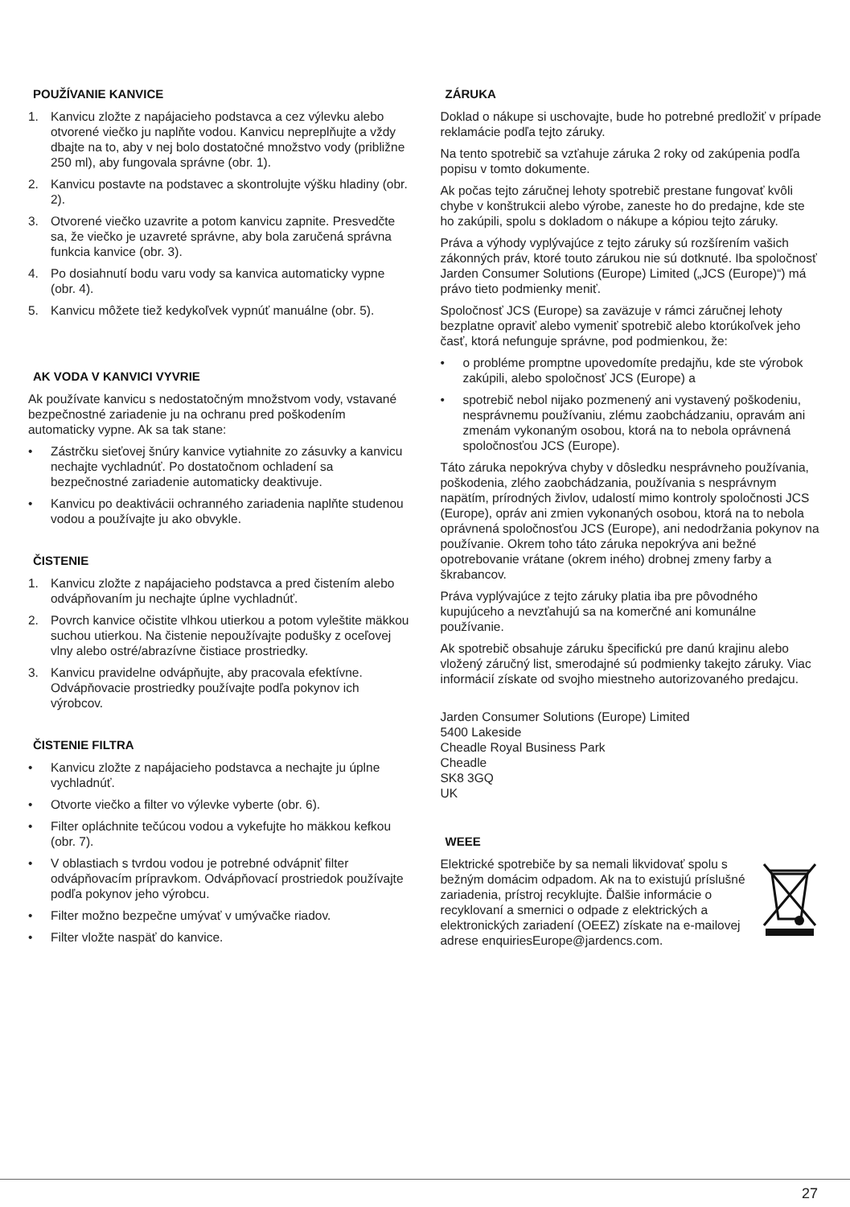POUŽÍVANIE KANVICE
1. Kanvicu zložte z napájacieho podstavca a cez výlevku alebo otvorené viečko ju naplňte vodou. Kanvicu nepreplňujte a vždy dbajte na to, aby v nej bolo dostatočné množstvo vody (približne 250 ml), aby fungovala správne (obr. 1).
2. Kanvicu postavte na podstavec a skontrolujte výšku hladiny (obr. 2).
3. Otvorené viečko uzavrite a potom kanvicu zapnite. Presvedčte sa, že viečko je uzavreté správne, aby bola zaručená správna funkcia kanvice (obr. 3).
4. Po dosiahnutí bodu varu vody sa kanvica automaticky vypne (obr. 4).
5. Kanvicu môžete tiež kedykoľvek vypnúť manuálne (obr. 5).
AK VODA V KANVICI VYVRIE
Ak používate kanvicu s nedostatočným množstvom vody, vstavané bezpečnostné zariadenie ju na ochranu pred poškodením automaticky vypne. Ak sa tak stane:
• Zástrčku sieťovej šnúry kanvice vytiahnite zo zásuvky a kanvicu nechajte vychladnúť. Po dostatočnom ochladení sa bezpečnostné zariadenie automaticky deaktivuje.
• Kanvicu po deaktivácii ochranného zariadenia naplňte studenou vodou a používajte ju ako obvykle.
ČISTENIE
1. Kanvicu zložte z napájacieho podstavca a pred čistením alebo odvápňovaním ju nechajte úplne vychladnúť.
2. Povrch kanvice očistite vlhkou utierkou a potom vyleštite mäkkou suchou utierkou. Na čistenie nepoužívajte podušky z oceľovej vlny alebo ostré/abrazívne čistiace prostriedky.
3. Kanvicu pravidelne odvápňujte, aby pracovala efektívne. Odvápňovacie prostriedky používajte podľa pokynov ich výrobcov.
ČISTENIE FILTRA
• Kanvicu zložte z napájacieho podstavca a nechajte ju úplne vychladnúť.
• Otvorte viečko a filter vo výlevke vyberte (obr. 6).
• Filter opláchnite tečúcou vodou a vykefujte ho mäkkou kefkou (obr. 7).
• V oblastiach s tvrdou vodou je potrebné odvápniť filter odvápňovacím prípravkom. Odvápňovací prostriedok používajte podľa pokynov jeho výrobcu.
• Filter možno bezpečne umývať v umývačke riadov.
• Filter vložte naspäť do kanvice.
ZÁRUKA
Doklad o nákupe si uschovajte, bude ho potrebné predložiť v prípade reklamácie podľa tejto záruky.
Na tento spotrebič sa vzťahuje záruka 2 roky od zakúpenia podľa popisu v tomto dokumente.
Ak počas tejto záručnej lehoty spotrebič prestane fungovať kvôli chybe v konštrukcii alebo výrobe, zaneste ho do predajne, kde ste ho zakúpili, spolu s dokladom o nákupe a kópiou tejto záruky.
Práva a výhody vyplývajúce z tejto záruky sú rozšírením vašich zákonných práv, ktoré touto zárukou nie sú dotknuté. Iba spoločnosť Jarden Consumer Solutions (Europe) Limited („JCS (Europe)“) má právo tieto podmienky meniť.
Spoločnosť JCS (Europe) sa zaväzuje v rámci záručnej lehoty bezplatne opraviť alebo vymeniť spotrebič alebo ktorúkoľvek jeho časť, ktorá nefunguje správne, pod podmienkou, že:
• o probléme promptne upovedomíte predajňu, kde ste výrobok zakúpili, alebo spoločnosť JCS (Europe) a
• spotrebič nebol nijako pozmenený ani vystavený poškodeniu, nesprávnemu používaniu, zlému zaobchádzaniu, opravám ani zmenám vykonaným osobou, ktorá na to nebola oprávnená spoločnosťou JCS (Europe).
Táto záruka nepokrýva chyby v dôsledku nesprávneho používania, poškodenia, zlého zaobchádzania, používania s nesprávnym napätím, prírodných živlov, udalostí mimo kontroly spoločnosti JCS (Europe), opráv ani zmien vykonaných osobou, ktorá na to nebola oprávnená spoločnosťou JCS (Europe), ani nedodržania pokynov na používanie. Okrem toho táto záruka nepokrýva ani bežné opotrebovanie vrátane (okrem iného) drobnej zmeny farby a škrabancov.
Práva vyplývajúce z tejto záruky platia iba pre pôvodného kupujúceho a nevzťahujú sa na komerčné ani komunálne používanie.
Ak spotrebič obsahuje záruku špecifickú pre danú krajinu alebo vložený záručný list, smerodajné sú podmienky takejto záruky. Viac informácií získate od svojho miestneho autorizovaného predajcu.
Jarden Consumer Solutions (Europe) Limited
5400 Lakeside
Cheadle Royal Business Park
Cheadle
SK8 3GQ
UK
WEEE
Elektrické spotrebiče by sa nemali likvidovať spolu s bežným domácim odpadom. Ak na to existujú príslušné zariadenia, prístroj recyklujte. Ďalšie informácie o recyklovaní a smernici o odpade z elektrických a elektronických zariadení (OEEZ) získate na e-mailovej adrese enquiriesEurope@jardencs.com.
27